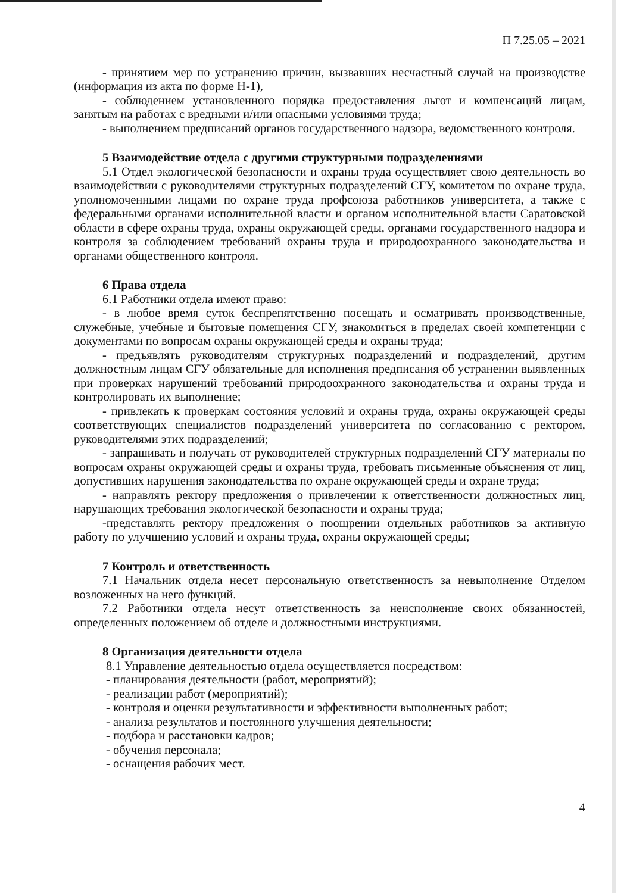П 7.25.05 – 2021
- принятием мер по устранению причин, вызвавших несчастный случай на производстве (информация из акта по форме Н-1),
- соблюдением установленного порядка предоставления льгот и компенсаций лицам, занятым на работах с вредными и/или опасными условиями труда;
- выполнением предписаний органов государственного надзора, ведомственного контроля.
5 Взаимодействие отдела с другими структурными подразделениями
5.1 Отдел экологической безопасности и охраны труда осуществляет свою деятельность во взаимодействии с руководителями структурных подразделений СГУ, комитетом по охране труда, уполномоченными лицами по охране труда профсоюза работников университета, а также с федеральными органами исполнительной власти и органом исполнительной власти Саратовской области в сфере охраны труда, охраны окружающей среды, органами государственного надзора и контроля за соблюдением требований охраны труда и природоохранного законодательства и органами общественного контроля.
6 Права отдела
6.1 Работники отдела имеют право:
- в любое время суток беспрепятственно посещать и осматривать производственные, служебные, учебные и бытовые помещения СГУ, знакомиться в пределах своей компетенции с документами по вопросам охраны окружающей среды и охраны труда;
- предъявлять руководителям структурных подразделений и подразделений, другим должностным лицам СГУ обязательные для исполнения предписания об устранении выявленных при проверках нарушений требований природоохранного законодательства и охраны труда и контролировать их выполнение;
- привлекать к проверкам состояния условий и охраны труда, охраны окружающей среды соответствующих специалистов подразделений университета по согласованию с ректором, руководителями этих подразделений;
- запрашивать и получать от руководителей структурных подразделений СГУ материалы по вопросам охраны окружающей среды и охраны труда, требовать письменные объяснения от лиц, допустивших нарушения законодательства по охране окружающей среды и охране труда;
- направлять ректору предложения о привлечении к ответственности должностных лиц, нарушающих требования экологической безопасности и охраны труда;
-представлять ректору предложения о поощрении отдельных работников за активную работу по улучшению условий и охраны труда, охраны окружающей среды;
7 Контроль и ответственность
7.1 Начальник отдела несет персональную ответственность за невыполнение Отделом возложенных на него функций.
7.2 Работники отдела несут ответственность за неисполнение своих обязанностей, определенных положением об отделе и должностными инструкциями.
8 Организация деятельности отдела
8.1 Управление деятельностью отдела осуществляется посредством:
- планирования деятельности (работ, мероприятий);
- реализации работ (мероприятий);
- контроля и оценки результативности и эффективности выполненных работ;
- анализа результатов и постоянного улучшения деятельности;
- подбора и расстановки кадров;
- обучения персонала;
- оснащения рабочих мест.
4